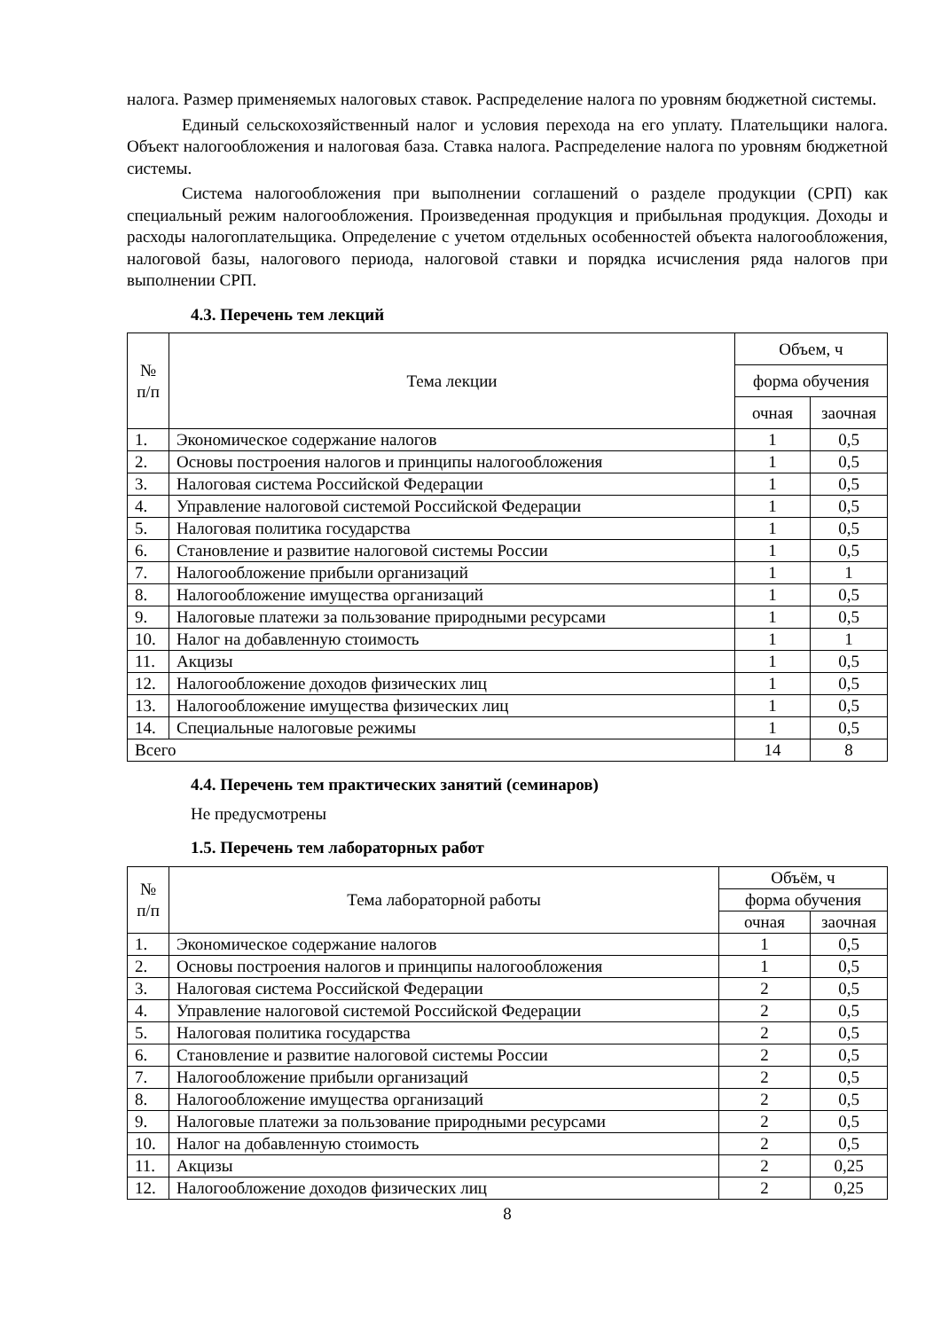налога. Размер применяемых налоговых ставок. Распределение налога по уровням бюджетной системы.
Единый сельскохозяйственный налог и условия перехода на его уплату. Плательщики налога. Объект налогообложения и налоговая база. Ставка налога. Распределение налога по уровням бюджетной системы.
Система налогообложения при выполнении соглашений о разделе продукции (СРП) как специальный режим налогообложения. Произведенная продукция и прибыльная продукция. Доходы и расходы налогоплательщика. Определение с учетом отдельных особенностей объекта налогообложения, налоговой базы, налогового периода, налоговой ставки и порядка исчисления ряда налогов при выполнении СРП.
4.3. Перечень тем лекций
| № п/п | Тема лекции | Объем, ч | |
| --- | --- | --- | --- |
| | | форма обучения | |
| | | очная | заочная |
| 1. | Экономическое содержание налогов | 1 | 0,5 |
| 2. | Основы построения налогов и принципы налогообложения | 1 | 0,5 |
| 3. | Налоговая система Российской Федерации | 1 | 0,5 |
| 4. | Управление налоговой системой Российской Федерации | 1 | 0,5 |
| 5. | Налоговая политика государства | 1 | 0,5 |
| 6. | Становление и развитие налоговой системы России | 1 | 0,5 |
| 7. | Налогообложение прибыли организаций | 1 | 1 |
| 8. | Налогообложение имущества организаций | 1 | 0,5 |
| 9. | Налоговые платежи за пользование природными ресурсами | 1 | 0,5 |
| 10. | Налог на добавленную стоимость | 1 | 1 |
| 11. | Акцизы | 1 | 0,5 |
| 12. | Налогообложение доходов физических лиц | 1 | 0,5 |
| 13. | Налогообложение имущества физических лиц | 1 | 0,5 |
| 14. | Специальные налоговые режимы | 1 | 0,5 |
| Всего | | 14 | 8 |
4.4. Перечень тем практических занятий (семинаров)
Не предусмотрены
1.5. Перечень тем лабораторных работ
| № п/п | Тема лабораторной работы | Объём, ч | |
| --- | --- | --- | --- |
| | | форма обучения | |
| | | очная | заочная |
| 1. | Экономическое содержание налогов | 1 | 0,5 |
| 2. | Основы построения налогов и принципы налогообложения | 1 | 0,5 |
| 3. | Налоговая система Российской Федерации | 2 | 0,5 |
| 4. | Управление налоговой системой Российской Федерации | 2 | 0,5 |
| 5. | Налоговая политика государства | 2 | 0,5 |
| 6. | Становление и развитие налоговой системы России | 2 | 0,5 |
| 7. | Налогообложение прибыли организаций | 2 | 0,5 |
| 8. | Налогообложение имущества организаций | 2 | 0,5 |
| 9. | Налоговые платежи за пользование природными ресурсами | 2 | 0,5 |
| 10. | Налог на добавленную стоимость | 2 | 0,5 |
| 11. | Акцизы | 2 | 0,25 |
| 12. | Налогообложение доходов физических лиц | 2 | 0,25 |
8